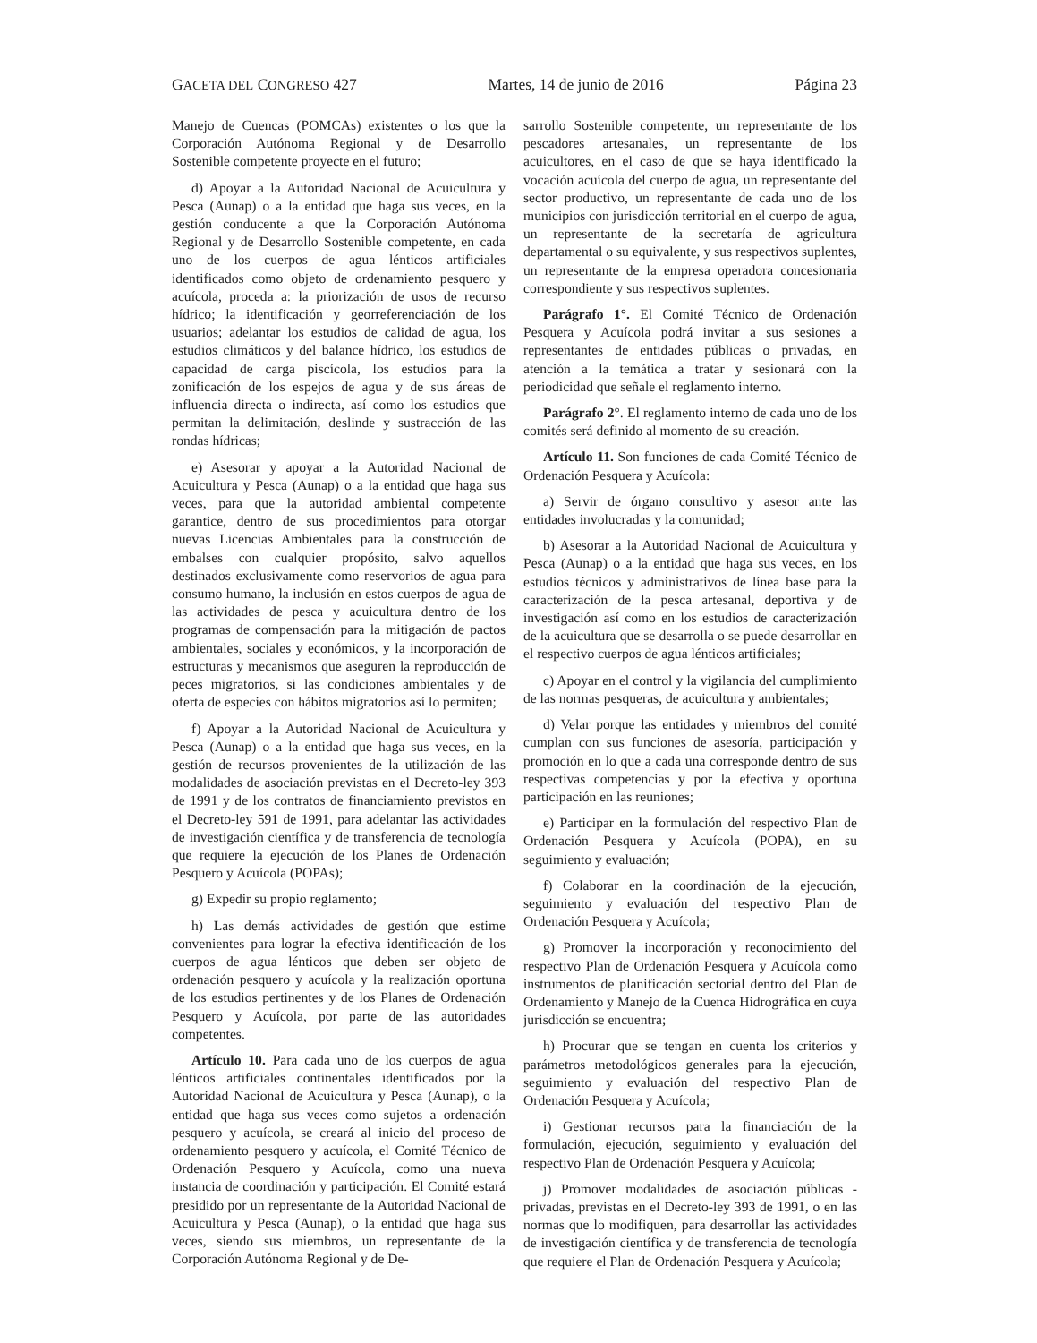GACETA DEL CONGRESO 427 Martes, 14 de junio de 2016 Página 23
Manejo de Cuencas (POMCAs) existentes o los que la Corporación Autónoma Regional y de Desarrollo Sostenible competente proyecte en el futuro;
d) Apoyar a la Autoridad Nacional de Acuicultura y Pesca (Aunap) o a la entidad que haga sus veces, en la gestión conducente a que la Corporación Autónoma Regional y de Desarrollo Sostenible competente, en cada uno de los cuerpos de agua lénticos artificiales identificados como objeto de ordenamiento pesquero y acuícola, proceda a: la priorización de usos de recurso hídrico; la identificación y georreferenciación de los usuarios; adelantar los estudios de calidad de agua, los estudios climáticos y del balance hídrico, los estudios de capacidad de carga piscícola, los estudios para la zonificación de los espejos de agua y de sus áreas de influencia directa o indirecta, así como los estudios que permitan la delimitación, deslinde y sustracción de las rondas hídricas;
e) Asesorar y apoyar a la Autoridad Nacional de Acuicultura y Pesca (Aunap) o a la entidad que haga sus veces, para que la autoridad ambiental competente garantice, dentro de sus procedimientos para otorgar nuevas Licencias Ambientales para la construcción de embalses con cualquier propósito, salvo aquellos destinados exclusivamente como reservorios de agua para consumo humano, la inclusión en estos cuerpos de agua de las actividades de pesca y acuicultura dentro de los programas de compensación para la mitigación de pactos ambientales, sociales y económicos, y la incorporación de estructuras y mecanismos que aseguren la reproducción de peces migratorios, si las condiciones ambientales y de oferta de especies con hábitos migratorios así lo permiten;
f) Apoyar a la Autoridad Nacional de Acuicultura y Pesca (Aunap) o a la entidad que haga sus veces, en la gestión de recursos provenientes de la utilización de las modalidades de asociación previstas en el Decreto-ley 393 de 1991 y de los contratos de financiamiento previstos en el Decreto-ley 591 de 1991, para adelantar las actividades de investigación científica y de transferencia de tecnología que requiere la ejecución de los Planes de Ordenación Pesquero y Acuícola (POPAs);
g) Expedir su propio reglamento;
h) Las demás actividades de gestión que estime convenientes para lograr la efectiva identificación de los cuerpos de agua lénticos que deben ser objeto de ordenación pesquero y acuícola y la realización oportuna de los estudios pertinentes y de los Planes de Ordenación Pesquero y Acuícola, por parte de las autoridades competentes.
Artículo 10. Para cada uno de los cuerpos de agua lénticos artificiales continentales identificados por la Autoridad Nacional de Acuicultura y Pesca (Aunap), o la entidad que haga sus veces como sujetos a ordenación pesquero y acuícola, se creará al inicio del proceso de ordenamiento pesquero y acuícola, el Comité Técnico de Ordenación Pesquero y Acuícola, como una nueva instancia de coordinación y participación. El Comité estará presidido por un representante de la Autoridad Nacional de Acuicultura y Pesca (Aunap), o la entidad que haga sus veces, siendo sus miembros, un representante de la Corporación Autónoma Regional y de De-
sarrollo Sostenible competente, un representante de los pescadores artesanales, un representante de los acuicultores, en el caso de que se haya identificado la vocación acuícola del cuerpo de agua, un representante del sector productivo, un representante de cada uno de los municipios con jurisdicción territorial en el cuerpo de agua, un representante de la secretaría de agricultura departamental o su equivalente, y sus respectivos suplentes, un representante de la empresa operadora concesionaria correspondiente y sus respectivos suplentes.
Parágrafo 1°. El Comité Técnico de Ordenación Pesquera y Acuícola podrá invitar a sus sesiones a representantes de entidades públicas o privadas, en atención a la temática a tratar y sesionará con la periodicidad que señale el reglamento interno.
Parágrafo 2°. El reglamento interno de cada uno de los comités será definido al momento de su creación.
Artículo 11. Son funciones de cada Comité Técnico de Ordenación Pesquera y Acuícola:
a) Servir de órgano consultivo y asesor ante las entidades involucradas y la comunidad;
b) Asesorar a la Autoridad Nacional de Acuicultura y Pesca (Aunap) o a la entidad que haga sus veces, en los estudios técnicos y administrativos de línea base para la caracterización de la pesca artesanal, deportiva y de investigación así como en los estudios de caracterización de la acuicultura que se desarrolla o se puede desarrollar en el respectivo cuerpos de agua lénticos artificiales;
c) Apoyar en el control y la vigilancia del cumplimiento de las normas pesqueras, de acuicultura y ambientales;
d) Velar porque las entidades y miembros del comité cumplan con sus funciones de asesoría, participación y promoción en lo que a cada una corresponde dentro de sus respectivas competencias y por la efectiva y oportuna participación en las reuniones;
e) Participar en la formulación del respectivo Plan de Ordenación Pesquera y Acuícola (POPA), en su seguimiento y evaluación;
f) Colaborar en la coordinación de la ejecución, seguimiento y evaluación del respectivo Plan de Ordenación Pesquera y Acuícola;
g) Promover la incorporación y reconocimiento del respectivo Plan de Ordenación Pesquera y Acuícola como instrumentos de planificación sectorial dentro del Plan de Ordenamiento y Manejo de la Cuenca Hidrográfica en cuya jurisdicción se encuentra;
h) Procurar que se tengan en cuenta los criterios y parámetros metodológicos generales para la ejecución, seguimiento y evaluación del respectivo Plan de Ordenación Pesquera y Acuícola;
i) Gestionar recursos para la financiación de la formulación, ejecución, seguimiento y evaluación del respectivo Plan de Ordenación Pesquera y Acuícola;
j) Promover modalidades de asociación públicas - privadas, previstas en el Decreto-ley 393 de 1991, o en las normas que lo modifiquen, para desarrollar las actividades de investigación científica y de transferencia de tecnología que requiere el Plan de Ordenación Pesquera y Acuícola;